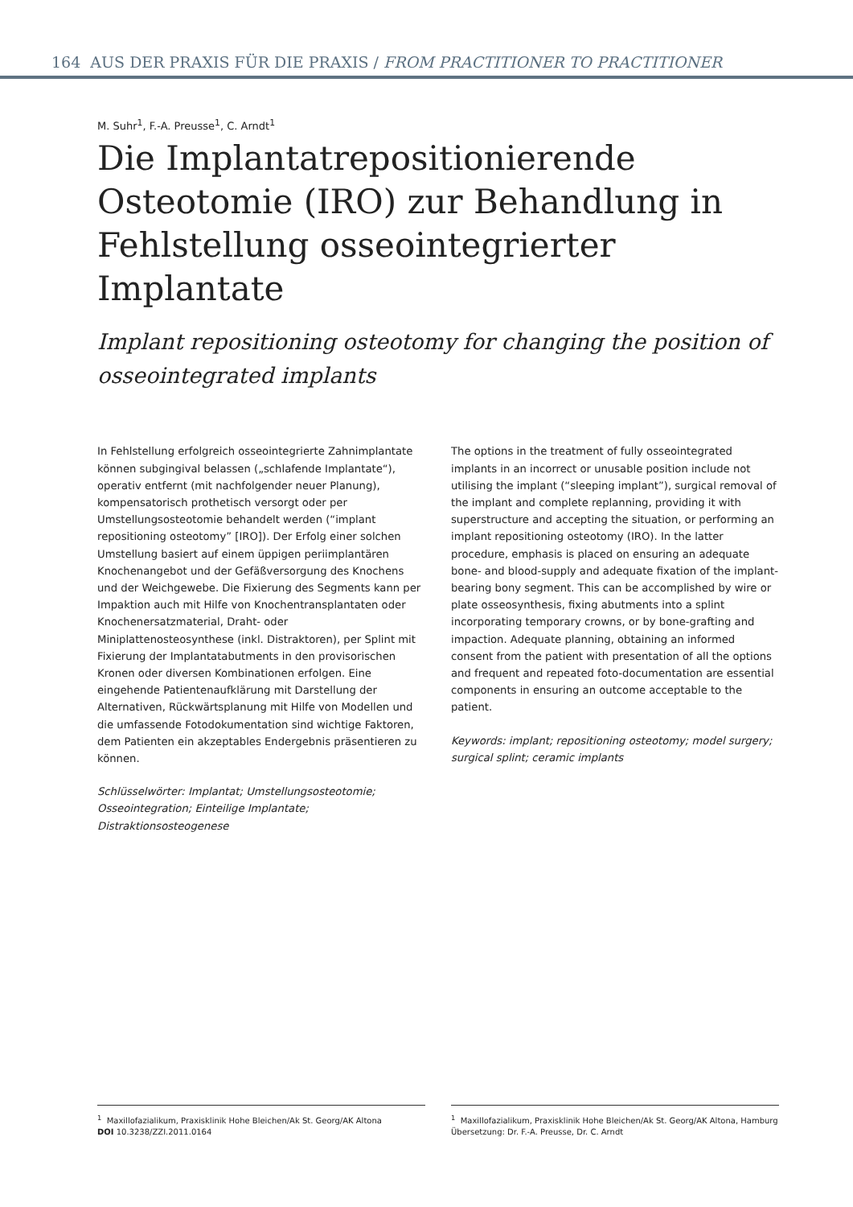164 AUS DER PRAXIS FÜR DIE PRAXIS / FROM PRACTITIONER TO PRACTITIONER
M. Suhr<sup>1</sup>, F.-A. Preusse<sup>1</sup>, C. Arndt<sup>1</sup>
Die Implantatrepositionierende Osteotomie (IRO) zur Behandlung in Fehlstellung osseointegrierter Implantate
Implant repositioning osteotomy for changing the position of osseointegrated implants
In Fehlstellung erfolgreich osseointegrierte Zahnimplantate können subgingival belassen („schlafende Implantate“), operativ entfernt (mit nachfolgender neuer Planung), kompensatorisch prothetisch versorgt oder per Umstellungsosteotomie behandelt werden (“implant repositioning osteotomy” [IRO]). Der Erfolg einer solchen Umstellung basiert auf einem üppigen periimplantären Knochenangebot und der Gefäßversorgung des Knochens und der Weichgewebe. Die Fixierung des Segments kann per Impaktion auch mit Hilfe von Knochentransplantaten oder Knochenersatzmaterial, Draht- oder Miniplattenosteosynthese (inkl. Distraktoren), per Splint mit Fixierung der Implantatabutments in den provisorischen Kronen oder diversen Kombinationen erfolgen. Eine eingehende Patientenaufklärung mit Darstellung der Alternativen, Rückwärtsplanung mit Hilfe von Modellen und die umfassende Fotodokumentation sind wichtige Faktoren, dem Patienten ein akzeptables Endergebnis präsentieren zu können.
Schlüsselwörter: Implantat; Umstellungsosteotomie; Osseointegration; Einteilige Implantate; Distraktionsosteogenese
The options in the treatment of fully osseointegrated implants in an incorrect or unusable position include not utilising the implant (“sleeping implant”), surgical removal of the implant and complete replanning, providing it with superstructure and accepting the situation, or performing an implant repositioning osteotomy (IRO). In the latter procedure, emphasis is placed on ensuring an adequate bone- and blood-supply and adequate fixation of the implant-bearing bony segment. This can be accomplished by wire or plate osseosynthesis, fixing abutments into a splint incorporating temporary crowns, or by bone-grafting and impaction. Adequate planning, obtaining an informed consent from the patient with presentation of all the options and frequent and repeated foto-documentation are essential components in ensuring an outcome acceptable to the patient.
Keywords: implant; repositioning osteotomy; model surgery; surgical splint; ceramic implants
<sup>1</sup> Maxillofazialikum, Praxisklinik Hohe Bleichen/Ak St. Georg/AK Altona
DOI 10.3238/ZZI.2011.0164
<sup>1</sup> Maxillofazialikum, Praxisklinik Hohe Bleichen/Ak St. Georg/AK Altona, Hamburg
Übersetzung: Dr. F.-A. Preusse, Dr. C. Arndt